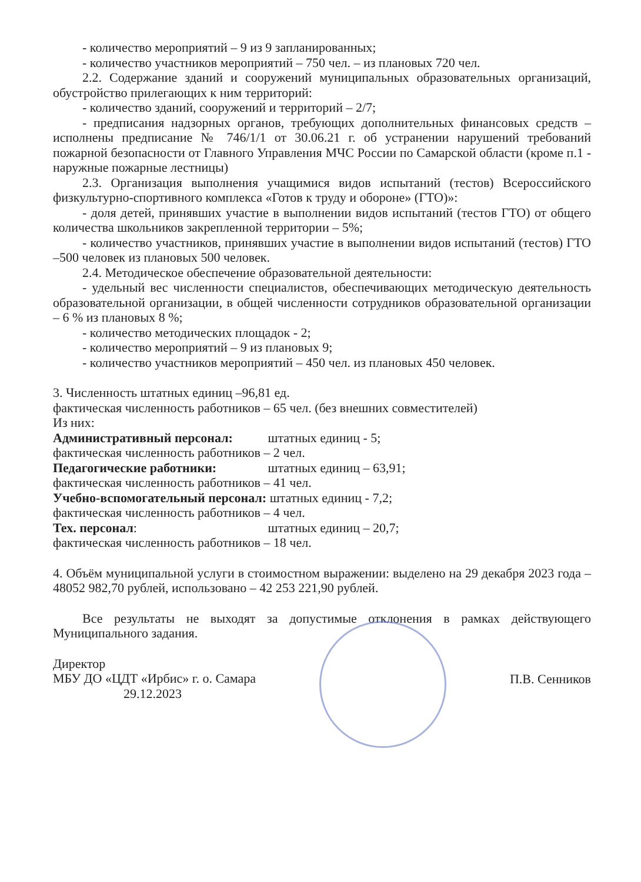- количество мероприятий – 9 из 9 запланированных;
- количество участников мероприятий – 750 чел. – из плановых 720 чел.
2.2. Содержание зданий и сооружений муниципальных образовательных организаций, обустройство прилегающих к ним территорий:
- количество зданий, сооружений и территорий – 2/7;
- предписания надзорных органов, требующих дополнительных финансовых средств – исполнены предписание № 746/1/1 от 30.06.21 г. об устранении нарушений требований пожарной безопасности от Главного Управления МЧС России по Самарской области (кроме п.1 - наружные пожарные лестницы)
2.3. Организация выполнения учащимися видов испытаний (тестов) Всероссийского физкультурно-спортивного комплекса «Готов к труду и обороне» (ГТО)»:
- доля детей, принявших участие в выполнении видов испытаний (тестов ГТО) от общего количества школьников закрепленной территории – 5%;
- количество участников, принявших участие в выполнении видов испытаний (тестов) ГТО –500 человек из плановых 500 человек.
2.4. Методическое обеспечение образовательной деятельности:
- удельный вес численности специалистов, обеспечивающих методическую деятельность образовательной организации, в общей численности сотрудников образовательной организации – 6 % из плановых 8 %;
- количество методических площадок - 2;
- количество мероприятий – 9 из плановых 9;
- количество участников мероприятий – 450 чел. из плановых 450 человек.
3. Численность штатных единиц –96,81 ед.
фактическая численность работников – 65 чел. (без внешних совместителей)
Из них:
Административный персонал: штатных единиц - 5;
фактическая численность работников – 2 чел.
Педагогические работники: штатных единиц – 63,91;
фактическая численность работников – 41 чел.
Учебно-вспомогательный персонал: штатных единиц - 7,2;
фактическая численность работников – 4 чел.
Тех. персонал: штатных единиц – 20,7;
фактическая численность работников – 18 чел.
4. Объём муниципальной услуги в стоимостном выражении: выделено на 29 декабря 2023 года – 48052 982,70 рублей, использовано – 42 253 221,90 рублей.
Все результаты не выходят за допустимые отклонения в рамках действующего Муниципального задания.
Директор
МБУ ДО «ЦДТ «Ирбис» г. о. Самара
29.12.2023
П.В. Сенников